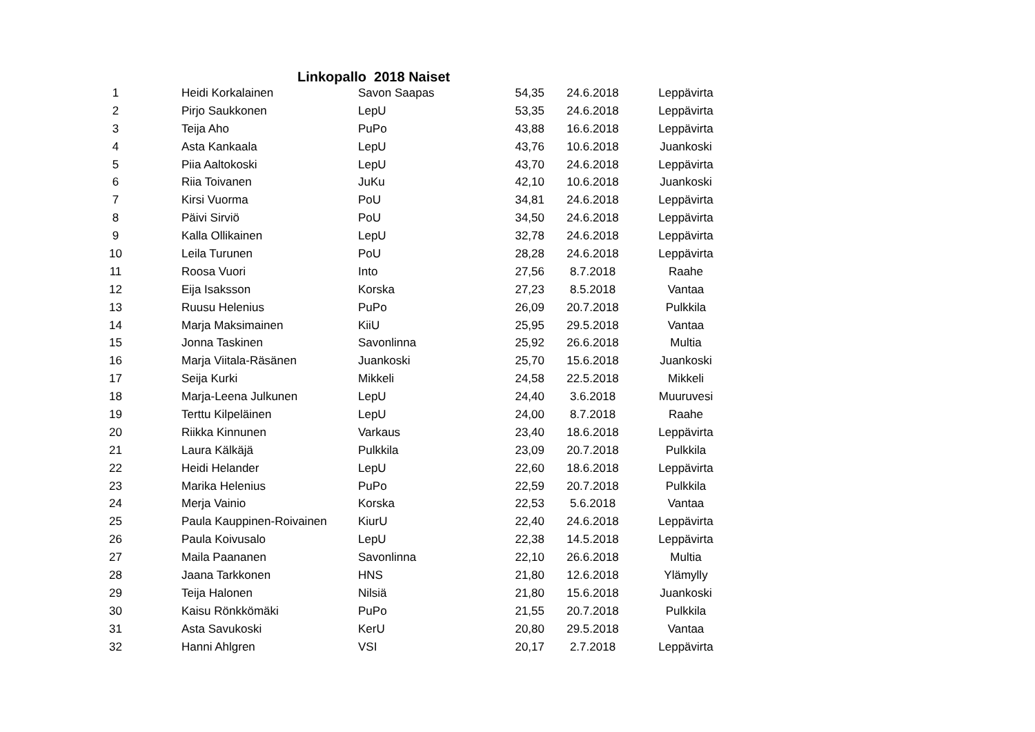Linkopallo 2018 Naiset
| 1 | Heidi Korkalainen | Savon Saapas | 54,35 | 24.6.2018 | Leppävirta |
| 2 | Pirjo Saukkonen | LepU | 53,35 | 24.6.2018 | Leppävirta |
| 3 | Teija Aho | PuPo | 43,88 | 16.6.2018 | Leppävirta |
| 4 | Asta Kankaala | LepU | 43,76 | 10.6.2018 | Juankoski |
| 5 | Piia Aaltokoski | LepU | 43,70 | 24.6.2018 | Leppävirta |
| 6 | Riia Toivanen | JuKu | 42,10 | 10.6.2018 | Juankoski |
| 7 | Kirsi Vuorma | PoU | 34,81 | 24.6.2018 | Leppävirta |
| 8 | Päivi Sirviö | PoU | 34,50 | 24.6.2018 | Leppävirta |
| 9 | Kalla Ollikainen | LepU | 32,78 | 24.6.2018 | Leppävirta |
| 10 | Leila Turunen | PoU | 28,28 | 24.6.2018 | Leppävirta |
| 11 | Roosa Vuori | Into | 27,56 | 8.7.2018 | Raahe |
| 12 | Eija Isaksson | Korska | 27,23 | 8.5.2018 | Vantaa |
| 13 | Ruusu Helenius | PuPo | 26,09 | 20.7.2018 | Pulkkila |
| 14 | Marja Maksimainen | KiiU | 25,95 | 29.5.2018 | Vantaa |
| 15 | Jonna Taskinen | Savonlinna | 25,92 | 26.6.2018 | Multia |
| 16 | Marja Viitala-Räsänen | Juankoski | 25,70 | 15.6.2018 | Juankoski |
| 17 | Seija Kurki | Mikkeli | 24,58 | 22.5.2018 | Mikkeli |
| 18 | Marja-Leena Julkunen | LepU | 24,40 | 3.6.2018 | Muuruvesi |
| 19 | Terttu Kilpeläinen | LepU | 24,00 | 8.7.2018 | Raahe |
| 20 | Riikka Kinnunen | Varkaus | 23,40 | 18.6.2018 | Leppävirta |
| 21 | Laura Kälkäjä | Pulkkila | 23,09 | 20.7.2018 | Pulkkila |
| 22 | Heidi Helander | LepU | 22,60 | 18.6.2018 | Leppävirta |
| 23 | Marika Helenius | PuPo | 22,59 | 20.7.2018 | Pulkkila |
| 24 | Merja Vainio | Korska | 22,53 | 5.6.2018 | Vantaa |
| 25 | Paula Kauppinen-Roivainen | KiurU | 22,40 | 24.6.2018 | Leppävirta |
| 26 | Paula Koivusalo | LepU | 22,38 | 14.5.2018 | Leppävirta |
| 27 | Maila Paananen | Savonlinna | 22,10 | 26.6.2018 | Multia |
| 28 | Jaana Tarkkonen | HNS | 21,80 | 12.6.2018 | Ylämylly |
| 29 | Teija Halonen | Nilsiä | 21,80 | 15.6.2018 | Juankoski |
| 30 | Kaisu Rönkkömäki | PuPo | 21,55 | 20.7.2018 | Pulkkila |
| 31 | Asta Savukoski | KerU | 20,80 | 29.5.2018 | Vantaa |
| 32 | Hanni Ahlgren | VSI | 20,17 | 2.7.2018 | Leppävirta |